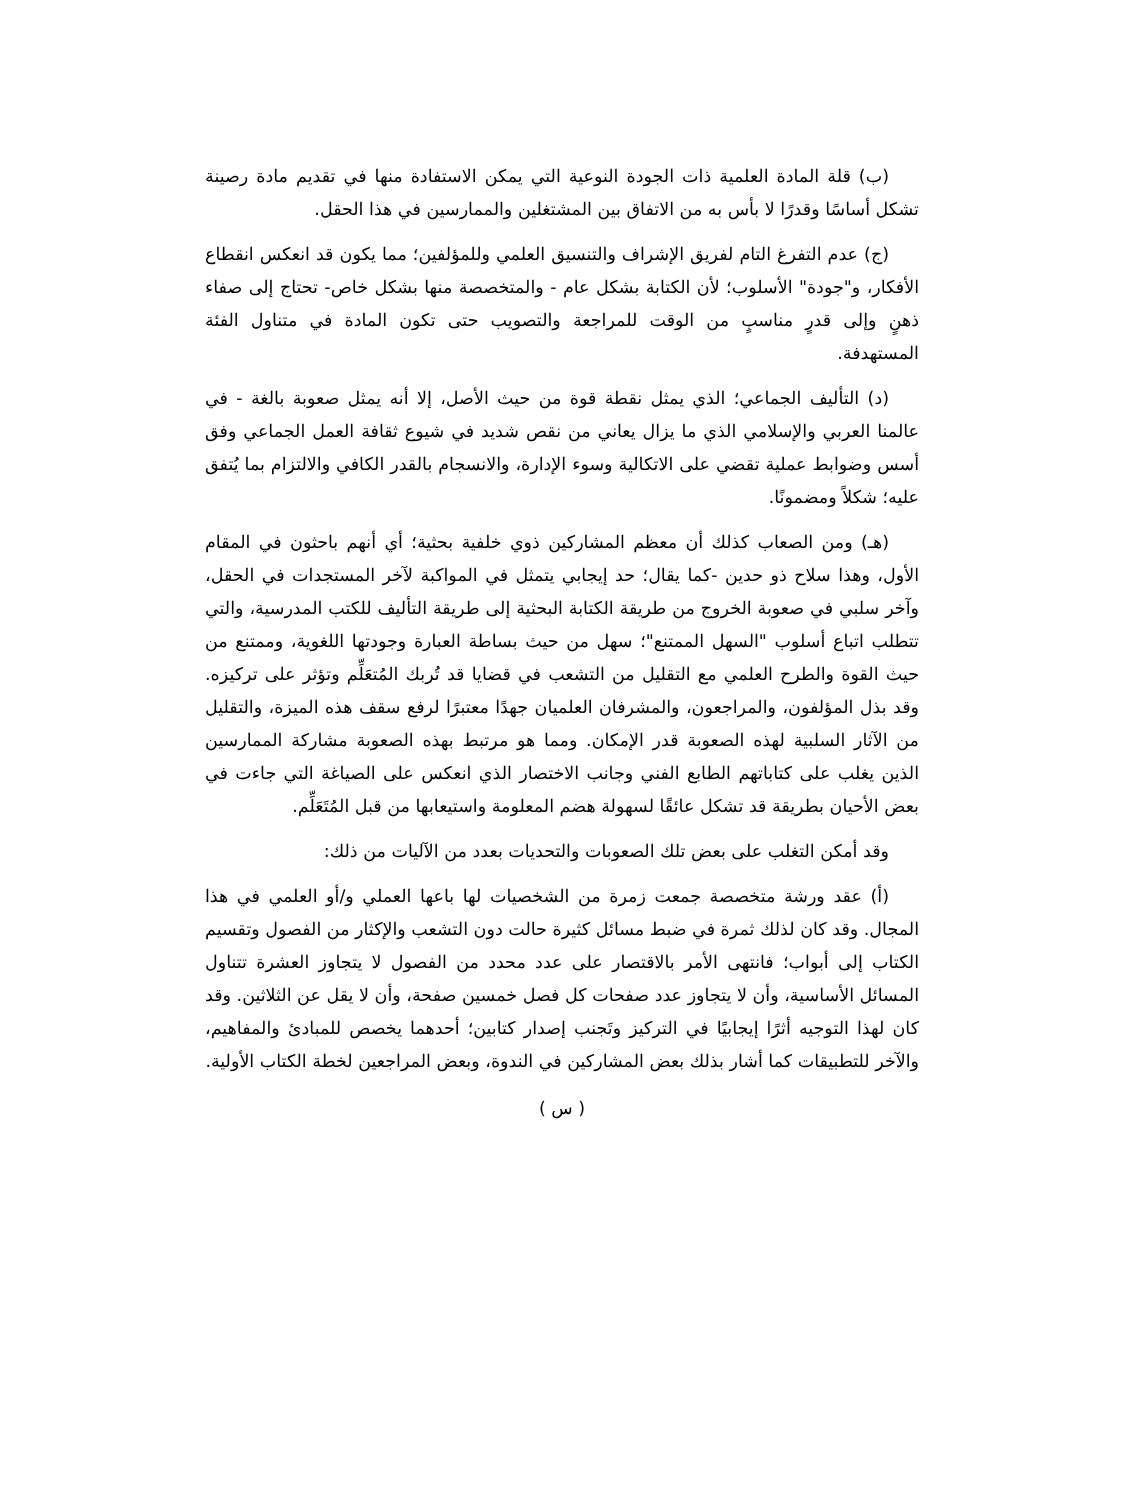(ب) قلة المادة العلمية ذات الجودة النوعية التي يمكن الاستفادة منها في تقديم مادة رصينة تشكل أساسًا وقدرًا لا بأس به من الاتفاق بين المشتغلين والممارسين في هذا الحقل.
(ج) عدم التفرغ التام لفريق الإشراف والتنسيق العلمي وللمؤلفين؛ مما يكون قد انعكس انقطاع الأفكار، و"جودة" الأسلوب؛ لأن الكتابة بشكل عام - والمتخصصة منها بشكل خاص- تحتاج إلى صفاء ذهنٍ وإلى قدرٍ مناسبٍ من الوقت للمراجعة والتصويب حتى تكون المادة في متناول الفئة المستهدفة.
(د) التأليف الجماعي؛ الذي يمثل نقطة قوة من حيث الأصل، إلا أنه يمثل صعوبة بالغة - في عالمنا العربي والإسلامي الذي ما يزال يعاني من نقص شديد في شيوع ثقافة العمل الجماعي وفق أسس وضوابط عملية تقضي على الاتكالية وسوء الإدارة، والانسجام بالقدر الكافي والالتزام بما يُتفق عليه؛ شكلاً ومضمونًا.
(هـ) ومن الصعاب كذلك أن معظم المشاركين ذوي خلفية بحثية؛ أي أنهم باحثون في المقام الأول، وهذا سلاح ذو حدين -كما يقال؛ حد إيجابي يتمثل في المواكبة لآخر المستجدات في الحقل، وآخر سلبي في صعوبة الخروج من طريقة الكتابة البحثية إلى طريقة التأليف للكتب المدرسية، والتي تتطلب اتباع أسلوب "السهل الممتنع"؛ سهل من حيث بساطة العبارة وجودتها اللغوية، وممتنع من حيث القوة والطرح العلمي مع التقليل من التشعب في قضايا قد تُربك المُتعَلِّم وتؤثر على تركيزه. وقد بذل المؤلفون، والمراجعون، والمشرفان العلميان جهدًا معتبرًا لرفع سقف هذه الميزة، والتقليل من الآثار السلبية لهذه الصعوبة قدر الإمكان. ومما هو مرتبط بهذه الصعوبة مشاركة الممارسين الذين يغلب على كتاباتهم الطابع الفني وجانب الاختصار الذي انعكس على الصياغة التي جاءت في بعض الأحيان بطريقة قد تشكل عائقًا لسهولة هضم المعلومة واستيعابها من قبل المُتَعَلِّم.
وقد أمكن التغلب على بعض تلك الصعوبات والتحديات بعدد من الآليات من ذلك:
(أ) عقد ورشة متخصصة جمعت زمرة من الشخصيات لها باعها العملي و/أو العلمي في هذا المجال. وقد كان لذلك ثمرة في ضبط مسائل كثيرة حالت دون التشعب والإكثار من الفصول وتقسيم الكتاب إلى أبواب؛ فانتهى الأمر بالاقتصار على عدد محدد من الفصول لا يتجاوز العشرة تتناول المسائل الأساسية، وأن لا يتجاوز عدد صفحات كل فصل خمسين صفحة، وأن لا يقل عن الثلاثين. وقد كان لهذا التوجيه أثرًا إيجابيًا في التركيز وتَجنب إصدار كتابين؛ أحدهما يخصص للمبادئ والمفاهيم، والآخر للتطبيقات كما أشار بذلك بعض المشاركين في الندوة، وبعض المراجعين لخطة الكتاب الأولية.
( س )